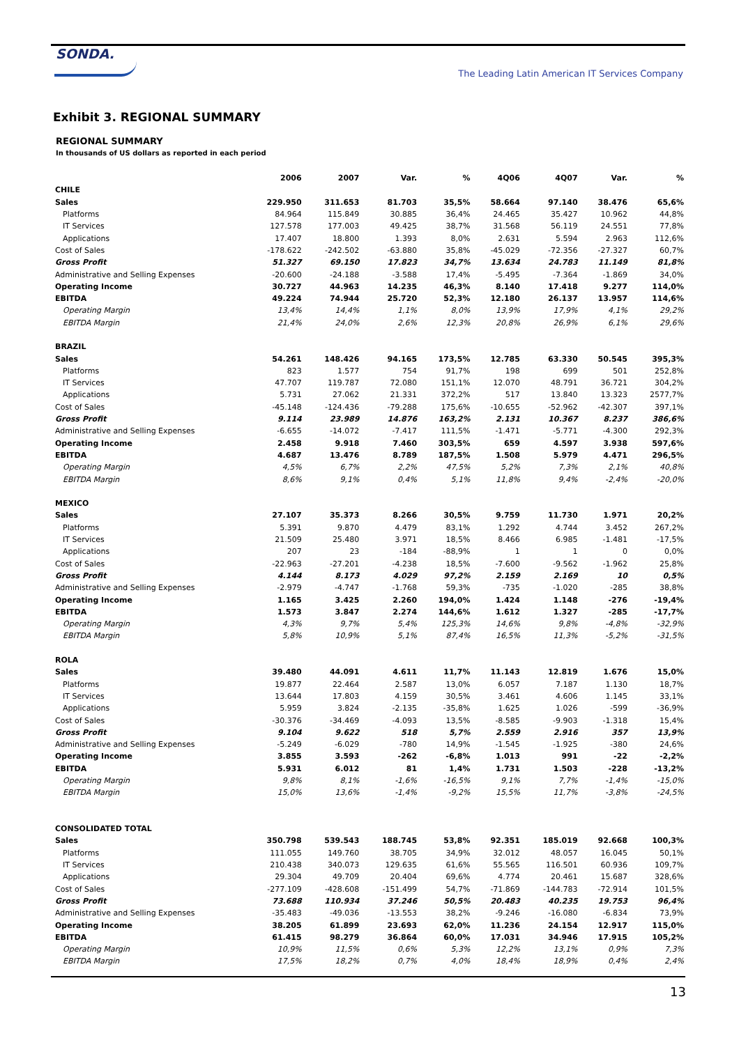SONDA.
The Leading Latin American IT Services Company
Exhibit 3. REGIONAL SUMMARY
REGIONAL SUMMARY
In thousands of US dollars as reported in each period
| | 2006 | 2007 | Var. | % | 4Q06 | 4Q07 | Var. | % |
| --- | --- | --- | --- | --- | --- | --- | --- | --- |
| CHILE | | | | | | | | |
| Sales | 229.950 | 311.653 | 81.703 | 35,5% | 58.664 | 97.140 | 38.476 | 65,6% |
| Platforms | 84.964 | 115.849 | 30.885 | 36,4% | 24.465 | 35.427 | 10.962 | 44,8% |
| IT Services | 127.578 | 177.003 | 49.425 | 38,7% | 31.568 | 56.119 | 24.551 | 77,8% |
| Applications | 17.407 | 18.800 | 1.393 | 8,0% | 2.631 | 5.594 | 2.963 | 112,6% |
| Cost of Sales | -178.622 | -242.502 | -63.880 | 35,8% | -45.029 | -72.356 | -27.327 | 60,7% |
| Gross Profit | 51.327 | 69.150 | 17.823 | 34,7% | 13.634 | 24.783 | 11.149 | 81,8% |
| Administrative and Selling Expenses | -20.600 | -24.188 | -3.588 | 17,4% | -5.495 | -7.364 | -1.869 | 34,0% |
| Operating Income | 30.727 | 44.963 | 14.235 | 46,3% | 8.140 | 17.418 | 9.277 | 114,0% |
| EBITDA | 49.224 | 74.944 | 25.720 | 52,3% | 12.180 | 26.137 | 13.957 | 114,6% |
| Operating Margin | 13,4% | 14,4% | 1,1% | 8,0% | 13,9% | 17,9% | 4,1% | 29,2% |
| EBITDA Margin | 21,4% | 24,0% | 2,6% | 12,3% | 20,8% | 26,9% | 6,1% | 29,6% |
| BRAZIL | | | | | | | | |
| Sales | 54.261 | 148.426 | 94.165 | 173,5% | 12.785 | 63.330 | 50.545 | 395,3% |
| Platforms | 823 | 1.577 | 754 | 91,7% | 198 | 699 | 501 | 252,8% |
| IT Services | 47.707 | 119.787 | 72.080 | 151,1% | 12.070 | 48.791 | 36.721 | 304,2% |
| Applications | 5.731 | 27.062 | 21.331 | 372,2% | 517 | 13.840 | 13.323 | 2577,7% |
| Cost of Sales | -45.148 | -124.436 | -79.288 | 175,6% | -10.655 | -52.962 | -42.307 | 397,1% |
| Gross Profit | 9.114 | 23.989 | 14.876 | 163,2% | 2.131 | 10.367 | 8.237 | 386,6% |
| Administrative and Selling Expenses | -6.655 | -14.072 | -7.417 | 111,5% | -1.471 | -5.771 | -4.300 | 292,3% |
| Operating Income | 2.458 | 9.918 | 7.460 | 303,5% | 659 | 4.597 | 3.938 | 597,6% |
| EBITDA | 4.687 | 13.476 | 8.789 | 187,5% | 1.508 | 5.979 | 4.471 | 296,5% |
| Operating Margin | 4,5% | 6,7% | 2,2% | 47,5% | 5,2% | 7,3% | 2,1% | 40,8% |
| EBITDA Margin | 8,6% | 9,1% | 0,4% | 5,1% | 11,8% | 9,4% | -2,4% | -20,0% |
| MEXICO | | | | | | | | |
| Sales | 27.107 | 35.373 | 8.266 | 30,5% | 9.759 | 11.730 | 1.971 | 20,2% |
| Platforms | 5.391 | 9.870 | 4.479 | 83,1% | 1.292 | 4.744 | 3.452 | 267,2% |
| IT Services | 21.509 | 25.480 | 3.971 | 18,5% | 8.466 | 6.985 | -1.481 | -17,5% |
| Applications | 207 | 23 | -184 | -88,9% | 1 | 1 | 0 | 0,0% |
| Cost of Sales | -22.963 | -27.201 | -4.238 | 18,5% | -7.600 | -9.562 | -1.962 | 25,8% |
| Gross Profit | 4.144 | 8.173 | 4.029 | 97,2% | 2.159 | 2.169 | 10 | 0,5% |
| Administrative and Selling Expenses | -2.979 | -4.747 | -1.768 | 59,3% | -735 | -1.020 | -285 | 38,8% |
| Operating Income | 1.165 | 3.425 | 2.260 | 194,0% | 1.424 | 1.148 | -276 | -19,4% |
| EBITDA | 1.573 | 3.847 | 2.274 | 144,6% | 1.612 | 1.327 | -285 | -17,7% |
| Operating Margin | 4,3% | 9,7% | 5,4% | 125,3% | 14,6% | 9,8% | -4,8% | -32,9% |
| EBITDA Margin | 5,8% | 10,9% | 5,1% | 87,4% | 16,5% | 11,3% | -5,2% | -31,5% |
| ROLA | | | | | | | | |
| Sales | 39.480 | 44.091 | 4.611 | 11,7% | 11.143 | 12.819 | 1.676 | 15,0% |
| Platforms | 19.877 | 22.464 | 2.587 | 13,0% | 6.057 | 7.187 | 1.130 | 18,7% |
| IT Services | 13.644 | 17.803 | 4.159 | 30,5% | 3.461 | 4.606 | 1.145 | 33,1% |
| Applications | 5.959 | 3.824 | -2.135 | -35,8% | 1.625 | 1.026 | -599 | -36,9% |
| Cost of Sales | -30.376 | -34.469 | -4.093 | 13,5% | -8.585 | -9.903 | -1.318 | 15,4% |
| Gross Profit | 9.104 | 9.622 | 518 | 5,7% | 2.559 | 2.916 | 357 | 13,9% |
| Administrative and Selling Expenses | -5.249 | -6.029 | -780 | 14,9% | -1.545 | -1.925 | -380 | 24,6% |
| Operating Income | 3.855 | 3.593 | -262 | -6,8% | 1.013 | 991 | -22 | -2,2% |
| EBITDA | 5.931 | 6.012 | 81 | 1,4% | 1.731 | 1.503 | -228 | -13,2% |
| Operating Margin | 9,8% | 8,1% | -1,6% | -16,5% | 9,1% | 7,7% | -1,4% | -15,0% |
| EBITDA Margin | 15,0% | 13,6% | -1,4% | -9,2% | 15,5% | 11,7% | -3,8% | -24,5% |
| CONSOLIDATED TOTAL | | | | | | | | |
| Sales | 350.798 | 539.543 | 188.745 | 53,8% | 92.351 | 185.019 | 92.668 | 100,3% |
| Platforms | 111.055 | 149.760 | 38.705 | 34,9% | 32.012 | 48.057 | 16.045 | 50,1% |
| IT Services | 210.438 | 340.073 | 129.635 | 61,6% | 55.565 | 116.501 | 60.936 | 109,7% |
| Applications | 29.304 | 49.709 | 20.404 | 69,6% | 4.774 | 20.461 | 15.687 | 328,6% |
| Cost of Sales | -277.109 | -428.608 | -151.499 | 54,7% | -71.869 | -144.783 | -72.914 | 101,5% |
| Gross Profit | 73.688 | 110.934 | 37.246 | 50,5% | 20.483 | 40.235 | 19.753 | 96,4% |
| Administrative and Selling Expenses | -35.483 | -49.036 | -13.553 | 38,2% | -9.246 | -16.080 | -6.834 | 73,9% |
| Operating Income | 38.205 | 61.899 | 23.693 | 62,0% | 11.236 | 24.154 | 12.917 | 115,0% |
| EBITDA | 61.415 | 98.279 | 36.864 | 60,0% | 17.031 | 34.946 | 17.915 | 105,2% |
| Operating Margin | 10,9% | 11,5% | 0,6% | 5,3% | 12,2% | 13,1% | 0,9% | 7,3% |
| EBITDA Margin | 17,5% | 18,2% | 0,7% | 4,0% | 18,4% | 18,9% | 0,4% | 2,4% |
13